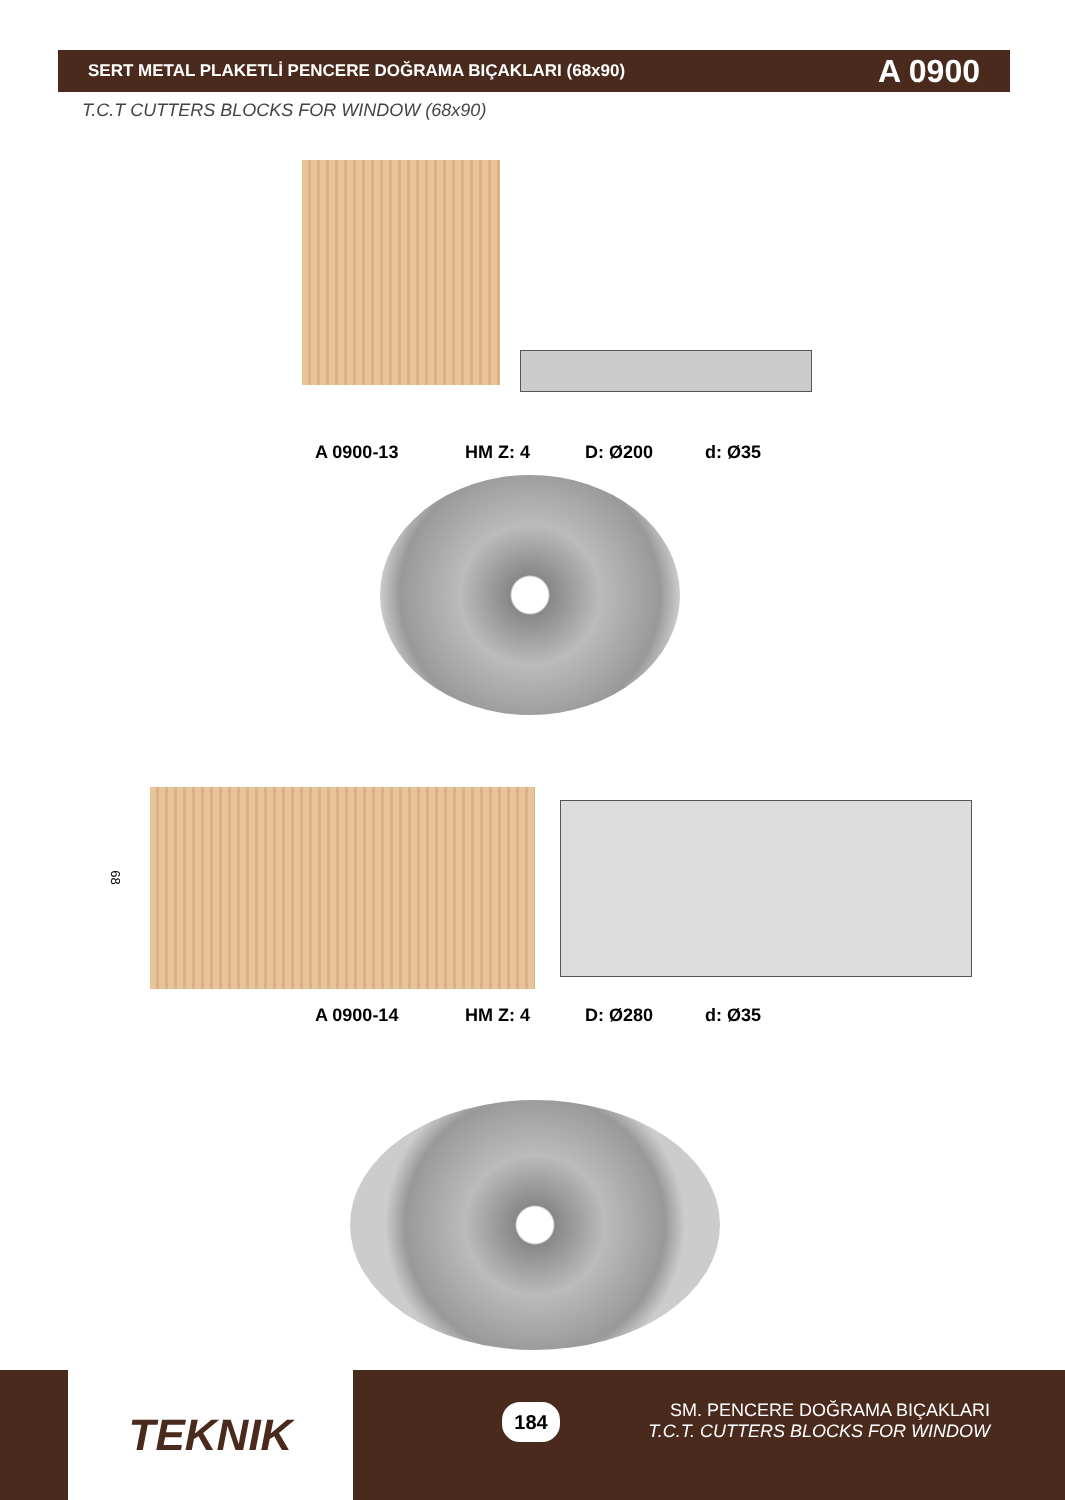SERT METAL PLAKETLİ PENCERE DOĞRAMA BIÇAKLARI (68x90) A 0900
T.C.T CUTTERS BLOCKS FOR WINDOW (68x90)
A 0900-13 HM Z: 4 D: Ø200 d: Ø35
68
A 0900-14 HM Z: 4 D: Ø280 d: Ø35
TEKNIK 184
SM. PENCERE DOĞRAMA BIÇAKLARI
T.C.T. CUTTERS BLOCKS FOR WINDOW